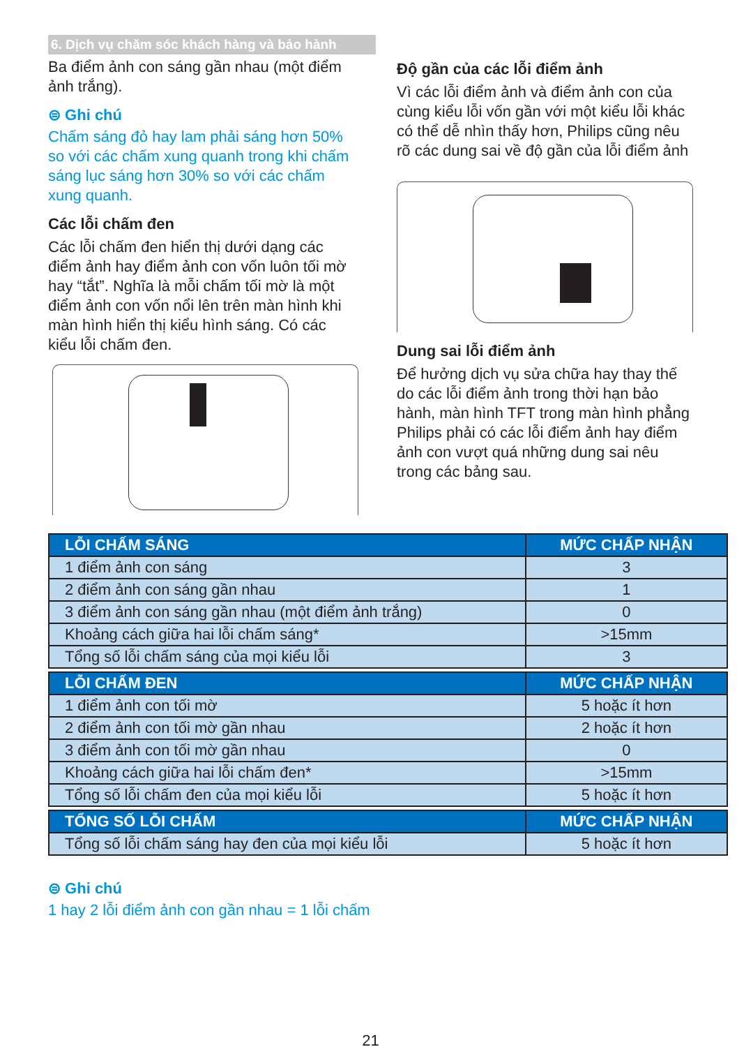6. Dịch vụ chăm sóc khách hàng và bảo hành
Ba điểm ảnh con sáng gần nhau (một điểm ảnh trắng).
⊜ Ghi chú
Chấm sáng đỏ hay lam phải sáng hơn 50% so với các chấm xung quanh trong khi chấm sáng lục sáng hơn 30% so với các chấm xung quanh.
Các lỗi chấm đen
Các lỗi chấm đen hiển thị dưới dạng các điểm ảnh hay điểm ảnh con vốn luôn tối mờ hay “tắt”. Nghĩa là mỗi chấm tối mờ là một điểm ảnh con vốn nổi lên trên màn hình khi màn hình hiển thị kiểu hình sáng. Có các kiểu lỗi chấm đen.
Độ gần của các lỗi điểm ảnh
Vì các lỗi điểm ảnh và điểm ảnh con của cùng kiểu lỗi vốn gần với một kiểu lỗi khác có thể dễ nhìn thấy hơn, Philips cũng nêu rõ các dung sai về độ gần của lỗi điểm ảnh
Dung sai lỗi điểm ảnh
Để hưởng dịch vụ sửa chữa hay thay thế do các lỗi điểm ảnh trong thời hạn bảo hành, màn hình TFT trong màn hình phẳng Philips phải có các lỗi điểm ảnh hay điểm ảnh con vượt quá những dung sai nêu trong các bảng sau.
| LỖI CHẤM SÁNG | MỨC CHẤP NHẬN |
| --- | --- |
| 1 điểm ảnh con sáng | 3 |
| 2 điểm ảnh con sáng gần nhau | 1 |
| 3 điểm ảnh con sáng gần nhau (một điểm ảnh trắng) | 0 |
| Khoảng cách giữa hai lỗi chấm sáng* | >15mm |
| Tổng số lỗi chấm sáng của mọi kiểu lỗi | 3 |
| LỖI CHẤM ĐEN | MỨC CHẤP NHẬN |
| 1 điểm ảnh con tối mờ | 5 hoặc ít hơn |
| 2 điểm ảnh con tối mờ gần nhau | 2 hoặc ít hơn |
| 3 điểm ảnh con tối mờ gần nhau | 0 |
| Khoảng cách giữa hai lỗi chấm đen* | >15mm |
| Tổng số lỗi chấm đen của mọi kiểu lỗi | 5 hoặc ít hơn |
| TỔNG SỐ LỖI CHẤM | MỨC CHẤP NHẬN |
| Tổng số lỗi chấm sáng hay đen của mọi kiểu lỗi | 5 hoặc ít hơn |
⊜ Ghi chú
1 hay 2 lỗi điểm ảnh con gần nhau = 1 lỗi chấm
21